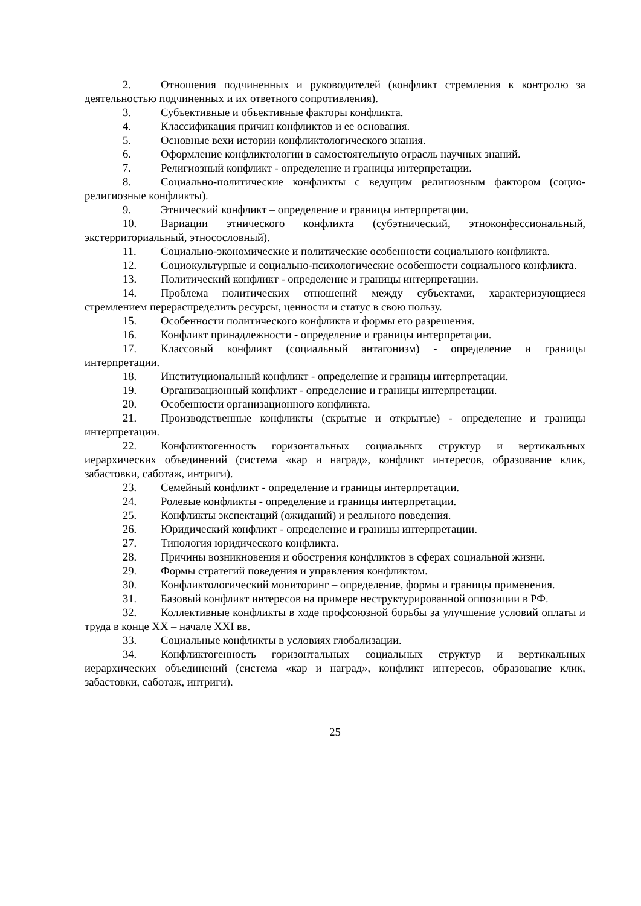2. Отношения подчиненных и руководителей (конфликт стремления к контролю за деятельностью подчиненных и их ответного сопротивления).
3. Субъективные и объективные факторы конфликта.
4. Классификация причин конфликтов и ее основания.
5. Основные вехи истории конфликтологического знания.
6. Оформление конфликтологии в самостоятельную отрасль научных знаний.
7. Религиозный конфликт - определение и границы интерпретации.
8. Социально-политические конфликты с ведущим религиозным фактором (социо-религиозные конфликты).
9. Этнический конфликт – определение и границы интерпретации.
10. Вариации этнического конфликта (субэтнический, этноконфессиональный, экстерриториальный, этносословный).
11. Социально-экономические и политические особенности социального конфликта.
12. Социокультурные и социально-психологические особенности социального конфликта.
13. Политический конфликт - определение и границы интерпретации.
14. Проблема политических отношений между субъектами, характеризующиеся стремлением перераспределить ресурсы, ценности и статус в свою пользу.
15. Особенности политического конфликта и формы его разрешения.
16. Конфликт принадлежности - определение и границы интерпретации.
17. Классовый конфликт (социальный антагонизм) - определение и границы интерпретации.
18. Институциональный конфликт - определение и границы интерпретации.
19. Организационный конфликт - определение и границы интерпретации.
20. Особенности организационного конфликта.
21. Производственные конфликты (скрытые и открытые) - определение и границы интерпретации.
22. Конфликтогенность горизонтальных социальных структур и вертикальных иерархических объединений (система «кар и наград», конфликт интересов, образование клик, забастовки, саботаж, интриги).
23. Семейный конфликт - определение и границы интерпретации.
24. Ролевые конфликты - определение и границы интерпретации.
25. Конфликты экспектаций (ожиданий) и реального поведения.
26. Юридический конфликт - определение и границы интерпретации.
27. Типология юридического конфликта.
28. Причины возникновения и обострения конфликтов в сферах социальной жизни.
29. Формы стратегий поведения и управления конфликтом.
30. Конфликтологический мониторинг – определение, формы и границы применения.
31. Базовый конфликт интересов на примере неструктурированной оппозиции в РФ.
32. Коллективные конфликты в ходе профсоюзной борьбы за улучшение условий оплаты и труда в конце XX – начале XXI вв.
33. Социальные конфликты в условиях глобализации.
34. Конфликтогенность горизонтальных социальных структур и вертикальных иерархических объединений (система «кар и наград», конфликт интересов, образование клик, забастовки, саботаж, интриги).
25